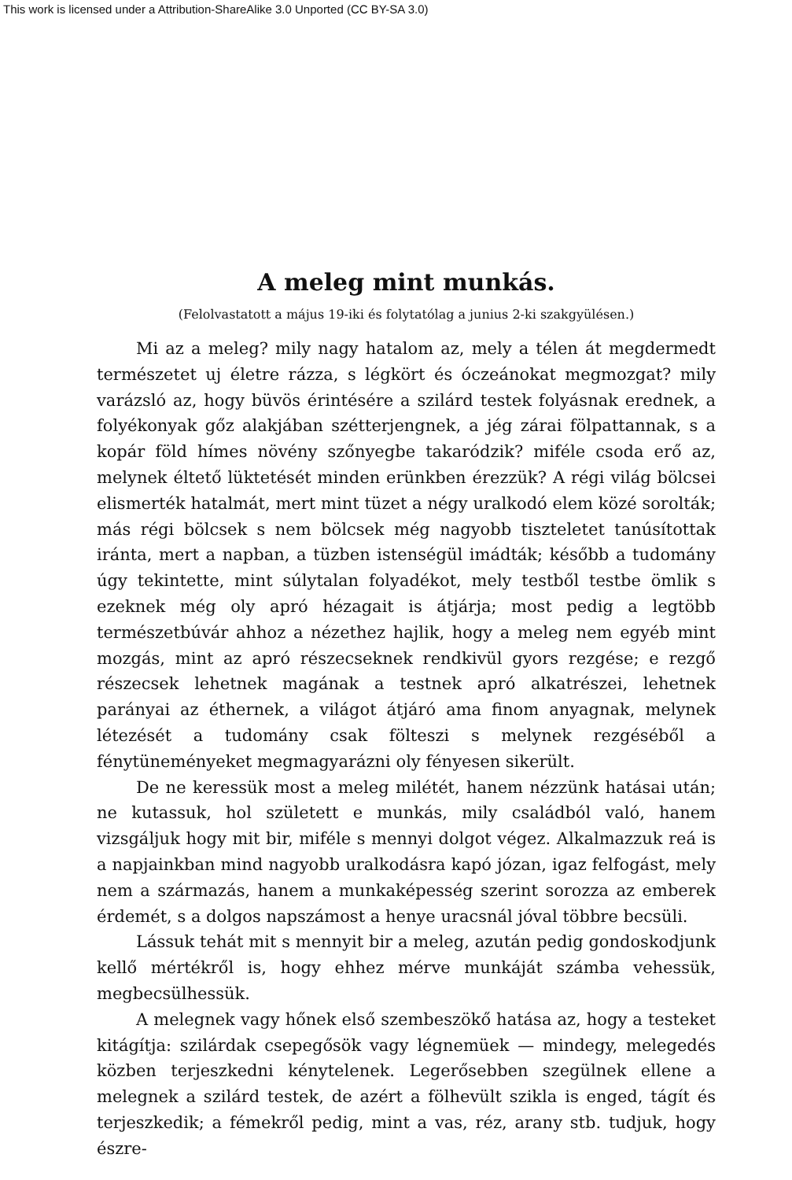This work is licensed under a Attribution-ShareAlike 3.0 Unported (CC BY-SA 3.0)
A meleg mint munkás.
(Felolvastatott a május 19-iki és folytatólag a junius 2-ki szakgyülésen.)
Mi az a meleg? mily nagy hatalom az, mely a télen át megdermedt természetet uj életre rázza, s légkört és óczeánokat megmozgat? mily varázsló az, hogy büvös érintésére a szilárd testek folyásnak erednek, a folyékonyak gőz alakjában szétterjengnek, a jég zárai fölpattannak, s a kopár föld hímes növény szőnyegbe takaródzik? miféle csoda erő az, melynek éltető lüktetését minden erünkben érezzük? A régi világ bölcsei elismerték hatalmát, mert mint tüzet a négy uralkodó elem közé sorolták; más régi bölcsek s nem bölcsek még nagyobb tiszteletet tanúsítottak iránta, mert a napban, a tüzben istenségül imádták; később a tudomány úgy tekintette, mint súlytalan folyadékot, mely testből testbe ömlik s ezeknek még oly apró hézagait is átjárja; most pedig a legtöbb természetbúvár ahhoz a nézethez hajlik, hogy a meleg nem egyéb mint mozgás, mint az apró részecseknek rendkivül gyors rezgése; e rezgő részecsek lehetnek magának a testnek apró alkatrészei, lehetnek parányai az éthernek, a világot átjáró ama finom anyagnak, melynek létezését a tudomány csak fölteszi s melynek rezgéséből a fénytüneményeket megmagyarázni oly fényesen sikerült.
De ne keressük most a meleg milétét, hanem nézzünk hatásai után; ne kutassuk, hol született e munkás, mily családból való, hanem vizsgáljuk hogy mit bir, miféle s mennyi dolgot végez. Alkalmazzuk reá is a napjainkban mind nagyobb uralkodásra kapó józan, igaz felfogást, mely nem a származás, hanem a munkaképesség szerint sorozza az emberek érdemét, s a dolgos napszámost a henye uracsnál jóval többre becsüli.
Lássuk tehát mit s mennyit bir a meleg, azután pedig gondoskodjunk kellő mértékről is, hogy ehhez mérve munkáját számba vehessük, megbecsülhessük.
A melegnek vagy hőnek első szembeszökő hatása az, hogy a testeket kitágítja: szilárdak csepegősök vagy légnemüek — mindegy, melegedés közben terjeszkedni kénytelenek. Legerősebben szegülnek ellene a melegnek a szilárd testek, de azért a fölhevült szikla is enged, tágít és terjeszkedik; a fémekről pedig, mint a vas, réz, arany stb. tudjuk, hogy észre-